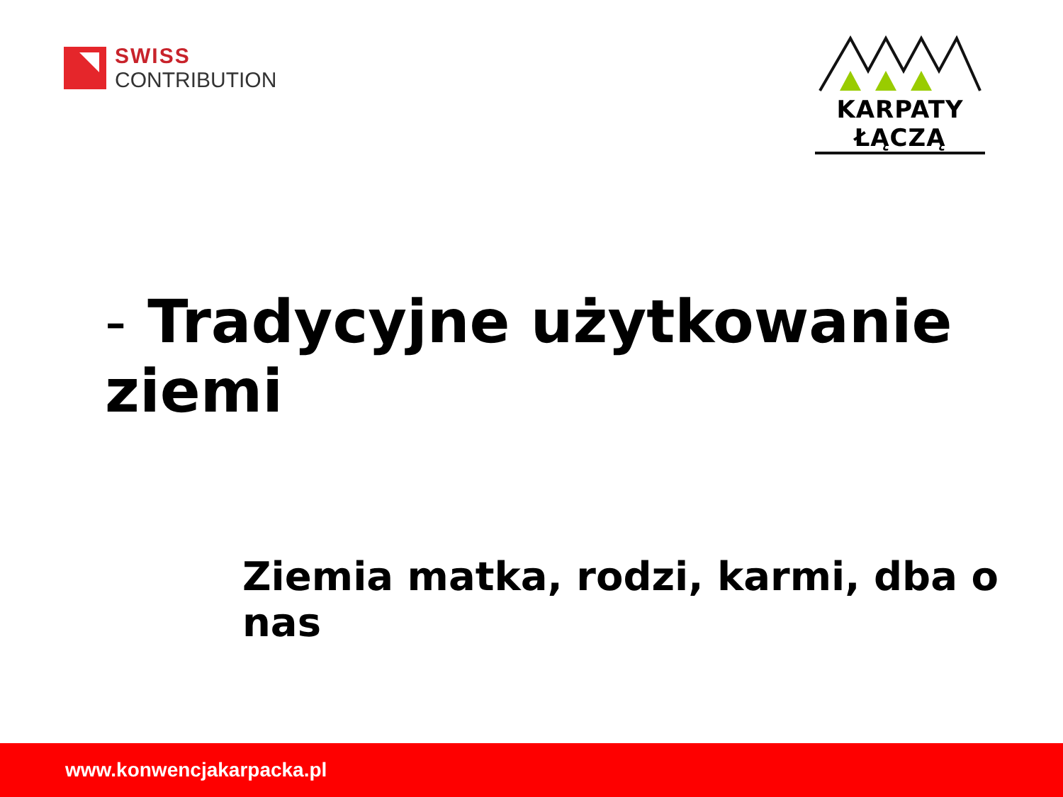SWISS
CONTRIBUTION
KARPATY ŁĄCZĄ
- Tradycyjne użytkowanie ziemi
Ziemia matka, rodzi, karmi, dba o nas
www.konwencjakarpacka.pl